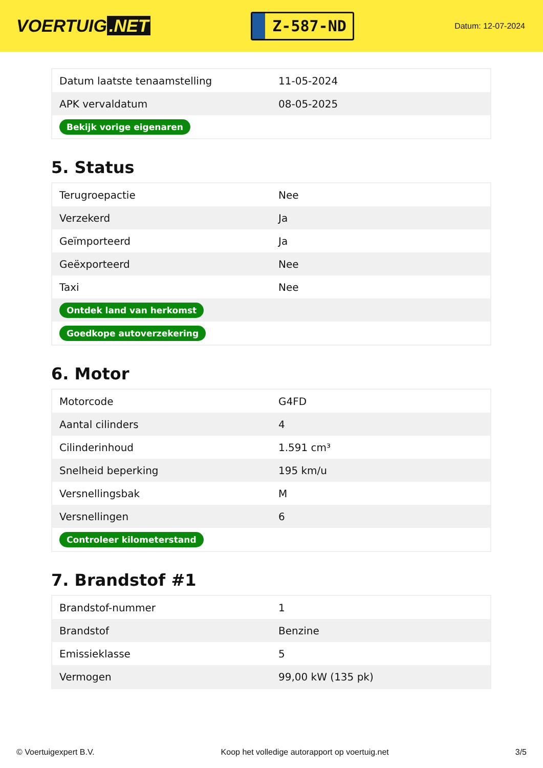VOERTUIG.NET
Z-587-ND
Datum: 12-07-2024
| Datum laatste tenaamstelling | 11-05-2024 |
| APK vervaldatum | 08-05-2025 |
| Bekijk vorige eigenaren | |
5. Status
| Terugroepactie | Nee |
| Verzekerd | Ja |
| Geïmporteerd | Ja |
| Geëxporteerd | Nee |
| Taxi | Nee |
| Ontdek land van herkomst | |
| Goedkope autoverzekering | |
6. Motor
| Motorcode | G4FD |
| Aantal cilinders | 4 |
| Cilinderinhoud | 1.591 cm³ |
| Snelheid beperking | 195 km/u |
| Versnellingsbak | M |
| Versnellingen | 6 |
| Controleer kilometerstand | |
7. Brandstof #1
| Brandstof-nummer | 1 |
| Brandstof | Benzine |
| Emissieklasse | 5 |
| Vermogen | 99,00 kW (135 pk) |
© Voertuigexpert B.V. Koop het volledige autorapport op voertuig.net 3/5